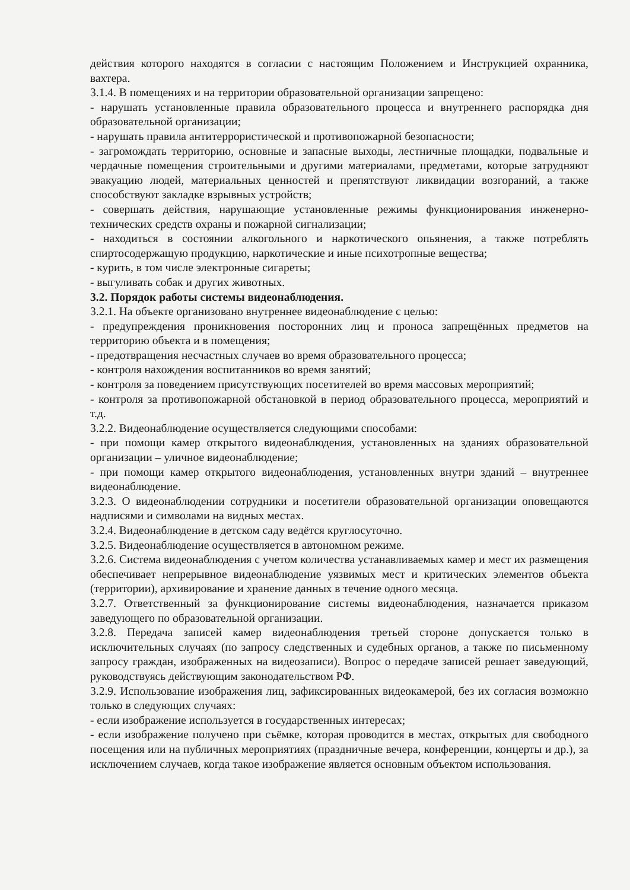действия которого находятся в согласии с настоящим Положением и Инструкцией охранника, вахтера.
3.1.4. В помещениях и на территории образовательной организации запрещено:
- нарушать установленные правила образовательного процесса и внутреннего распорядка дня образовательной организации;
- нарушать правила антитеррористической и противопожарной безопасности;
- загромождать территорию, основные и запасные выходы, лестничные площадки, подвальные и чердачные помещения строительными и другими материалами, предметами, которые затрудняют эвакуацию людей, материальных ценностей и препятствуют ликвидации возгораний, а также способствуют закладке взрывных устройств;
- совершать действия, нарушающие установленные режимы функционирования инженерно-технических средств охраны и пожарной сигнализации;
- находиться в состоянии алкогольного и наркотического опьянения, а также потреблять спиртосодержащую продукцию, наркотические и иные психотропные вещества;
- курить, в том числе электронные сигареты;
- выгуливать собак и других животных.
3.2. Порядок работы системы видеонаблюдения.
3.2.1. На объекте организовано внутреннее видеонаблюдение с целью:
- предупреждения проникновения посторонних лиц и проноса запрещённых предметов на территорию объекта и в помещения;
- предотвращения несчастных случаев во время образовательного процесса;
- контроля нахождения воспитанников во время занятий;
- контроля за поведением присутствующих посетителей во время массовых мероприятий;
- контроля за противопожарной обстановкой в период образовательного процесса, мероприятий и т.д.
3.2.2. Видеонаблюдение осуществляется следующими способами:
- при помощи камер открытого видеонаблюдения, установленных на зданиях образовательной организации – уличное видеонаблюдение;
- при помощи камер открытого видеонаблюдения, установленных внутри зданий – внутреннее видеонаблюдение.
3.2.3. О видеонаблюдении сотрудники и посетители образовательной организации оповещаются надписями и символами на видных местах.
3.2.4. Видеонаблюдение в детском саду ведётся круглосуточно.
3.2.5. Видеонаблюдение осуществляется в автономном режиме.
3.2.6. Система видеонаблюдения с учетом количества устанавливаемых камер и мест их размещения обеспечивает непрерывное видеонаблюдение уязвимых мест и критических элементов объекта (территории), архивирование и хранение данных в течение одного месяца.
3.2.7. Ответственный за функционирование системы видеонаблюдения, назначается приказом заведующего по образовательной организации.
3.2.8. Передача записей камер видеонаблюдения третьей стороне допускается только в исключительных случаях (по запросу следственных и судебных органов, а также по письменному запросу граждан, изображенных на видеозаписи). Вопрос о передаче записей решает заведующий, руководствуясь действующим законодательством РФ.
3.2.9. Использование изображения лиц, зафиксированных видеокамерой, без их согласия возможно только в следующих случаях:
- если изображение используется в государственных интересах;
- если изображение получено при съёмке, которая проводится в местах, открытых для свободного посещения или на публичных мероприятиях (праздничные вечера, конференции, концерты и др.), за исключением случаев, когда такое изображение является основным объектом использования.